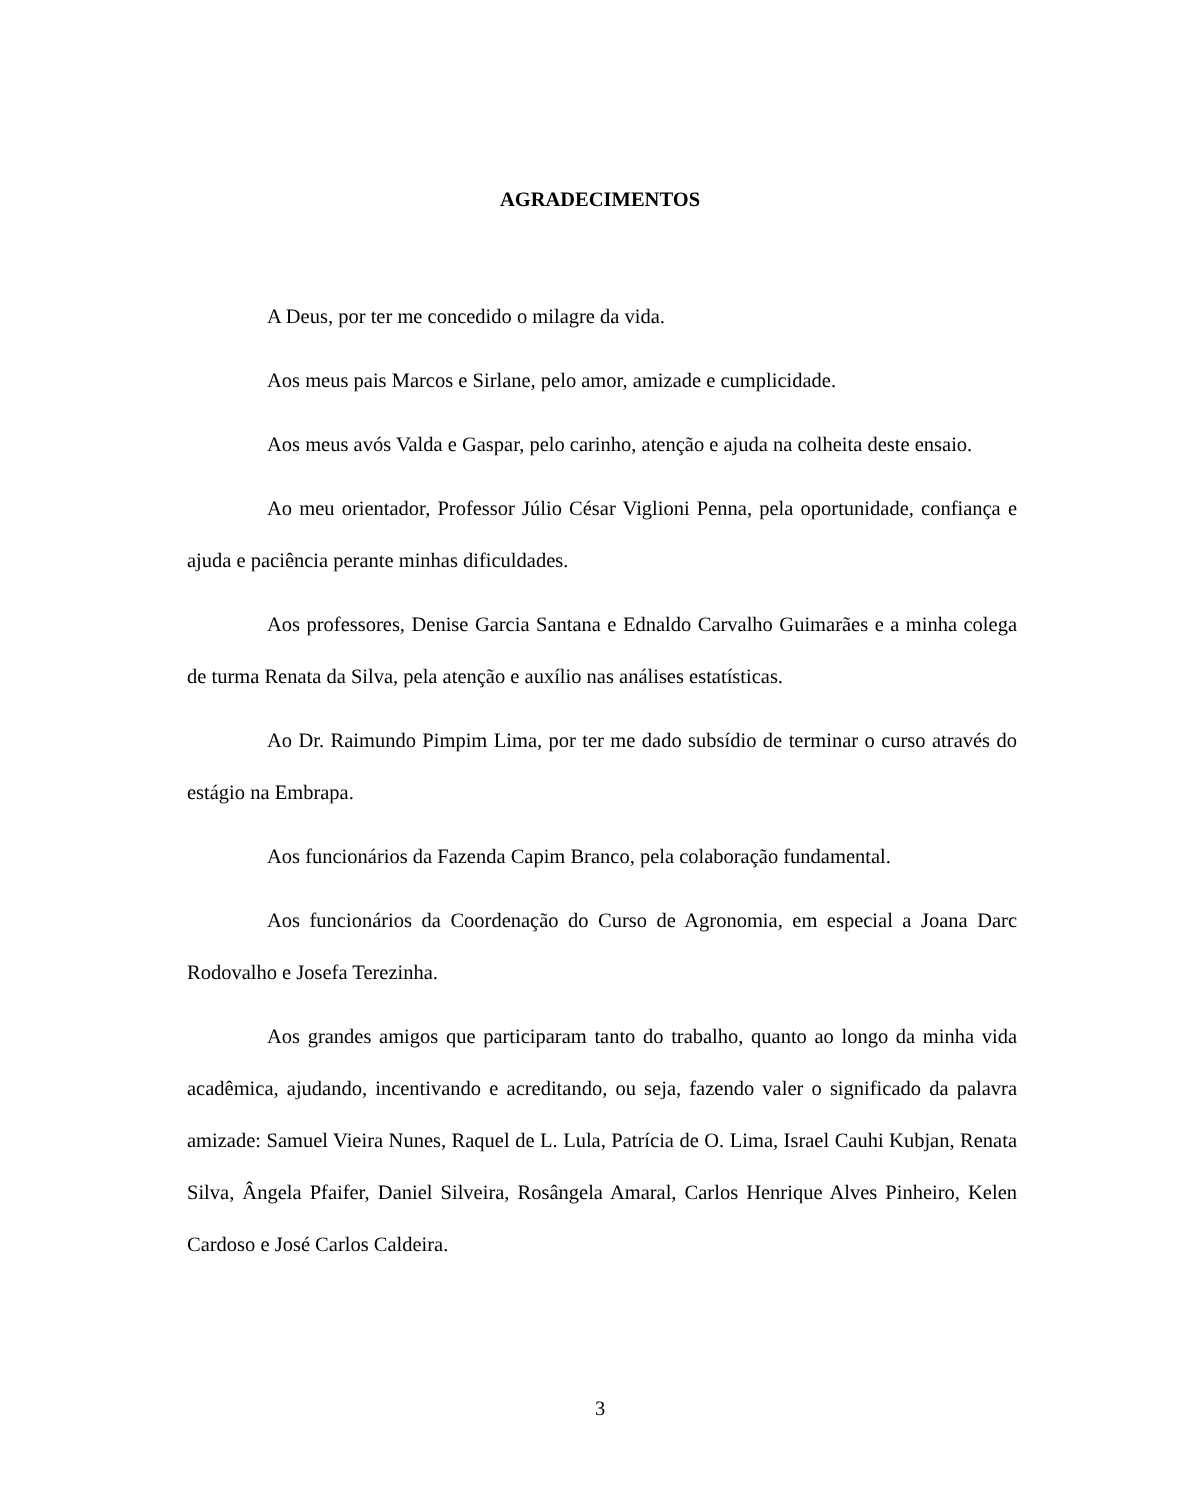AGRADECIMENTOS
A Deus, por ter me concedido o milagre da vida.
Aos meus pais Marcos e Sirlane, pelo amor, amizade e cumplicidade.
Aos meus avós Valda e Gaspar, pelo carinho, atenção e ajuda na colheita deste ensaio.
Ao meu orientador, Professor Júlio César Viglioni Penna, pela oportunidade, confiança e ajuda e paciência perante minhas dificuldades.
Aos professores, Denise Garcia Santana e Ednaldo Carvalho Guimarães e a minha colega de turma Renata da Silva, pela atenção e auxílio nas análises estatísticas.
Ao Dr. Raimundo Pimpim Lima, por ter me dado subsídio de terminar o curso através do estágio na Embrapa.
Aos funcionários da Fazenda Capim Branco, pela colaboração fundamental.
Aos funcionários da Coordenação do Curso de Agronomia, em especial a Joana Darc Rodovalho e Josefa Terezinha.
Aos grandes amigos que participaram tanto do trabalho, quanto ao longo da minha vida acadêmica, ajudando, incentivando e acreditando, ou seja, fazendo valer o significado da palavra amizade: Samuel Vieira Nunes, Raquel de L. Lula, Patrícia de O. Lima, Israel Cauhi Kubjan, Renata Silva, Ângela Pfaifer, Daniel Silveira, Rosângela Amaral, Carlos Henrique Alves Pinheiro, Kelen Cardoso e José Carlos Caldeira.
3